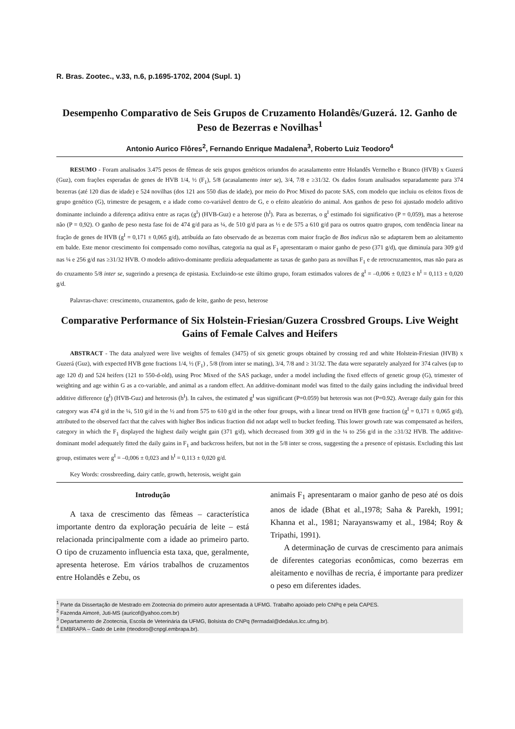R. Bras. Zootec., v.33, n.6, p.1695-1702, 2004 (Supl. 1)
Desempenho Comparativo de Seis Grupos de Cruzamento Holandês/Guzerá. 12. Ganho de Peso de Bezerras e Novilhas<sup>1</sup>
Antonio Aurico Flôres<sup>2</sup>, Fernando Enrique Madalena<sup>3</sup>, Roberto Luiz Teodoro<sup>4</sup>
RESUMO - Foram analisados 3.475 pesos de fêmeas de seis grupos genéticos oriundos do acasalamento entre Holandês Vermelho e Branco (HVB) x Guzerá (Guz), com frações esperadas de genes de HVB 1/4, ½ (F<sub>1</sub>), 5/8 (acasalamento inter se), 3/4, 7/8 e ≥31/32. Os dados foram analisados separadamente para 374 bezerras (até 120 dias de idade) e 524 novilhas (dos 121 aos 550 dias de idade), por meio do Proc Mixed do pacote SAS, com modelo que incluiu os efeitos fixos de grupo genético (G), trimestre de pesagem, e a idade como co-variável dentro de G, e o efeito aleatório do animal. Aos ganhos de peso foi ajustado modelo aditivo dominante incluindo a diferença aditiva entre as raças (g<sup>I</sup>) (HVB-Guz) e a heterose (h<sup>I</sup>). Para as bezerras, o g<sup>I</sup> estimado foi significativo (P = 0,059), mas a heterose não (P = 0,92). O ganho de peso nesta fase foi de 474 g/d para as ¼, de 510 g/d para as ½ e de 575 a 610 g/d para os outros quatro grupos, com tendência linear na fração de genes de HVB (g<sup>I</sup> = 0,171 ± 0,065 g/d), atribuída ao fato observado de as bezerras com maior fração de Bos indicus não se adaptarem bem ao aleitamento em balde. Este menor crescimento foi compensado como novilhas, categoria na qual as F<sub>1</sub> apresentaram o maior ganho de peso (371 g/d), que diminuía para 309 g/d nas ¼ e 256 g/d nas ≥31/32 HVB. O modelo aditivo-dominante predizia adequadamente as taxas de ganho para as novilhas F<sub>1</sub> e de retrocruzamentos, mas não para as do cruzamento 5/8 inter se, sugerindo a presença de epistasia. Excluindo-se este último grupo, foram estimados valores de g<sup>I</sup> = –0,006 ± 0,023 e h<sup>I</sup> = 0,113 ± 0,020 g/d.
Palavras-chave: crescimento, cruzamentos, gado de leite, ganho de peso, heterose
Comparative Performance of Six Holstein-Friesian/Guzera Crossbred Groups. Live Weight Gains of Female Calves and Heifers
ABSTRACT - The data analyzed were live weights of females (3475) of six genetic groups obtained by crossing red and white Holstein-Friesian (HVB) x Guzerá (Guz), with expected HVB gene fractions 1/4, ½ (F<sub>1</sub>) , 5/8 (from inter se mating), 3/4, 7/8 and ≥ 31/32. The data were separately analyzed for 374 calves (up to age 120 d) and 524 heifers (121 to 550-d-old), using Proc Mixed of the SAS package, under a model including the fixed effects of genetic group (G), trimester of weighting and age within G as a co-variable, and animal as a random effect. An additive-dominant model was fitted to the daily gains including the individual breed additive difference (g<sup>I</sup>) (HVB-Guz) and heterosis (h<sup>I</sup>). In calves, the estimated g<sup>I</sup> was significant (P=0.059) but heterosis was not (P=0.92). Average daily gain for this category was 474 g/d in the ¼, 510 g/d in the ½ and from 575 to 610 g/d in the other four groups, with a linear trend on HVB gene fraction (g<sup>I</sup> = 0,171 ± 0,065 g/d), attributed to the observed fact that the calves with higher Bos indicus fraction did not adapt well to bucket feeding. This lower growth rate was compensated as heifers, category in which the F<sub>1</sub> displayed the highest daily weight gain (371 g/d), which decreased from 309 g/d in the ¼ to 256 g/d in the ≥31/32 HVB. The additive-dominant model adequately fitted the daily gains in F<sub>1</sub> and backcross heifers, but not in the 5/8 inter se cross, suggesting the a presence of epistasis. Excluding this last group, estimates were g<sup>I</sup> = –0,006 ± 0,023 and h<sup>I</sup> = 0,113 ± 0,020 g/d.
Key Words: crossbreeding, dairy cattle, growth, heterosis, weight gain
Introdução
A taxa de crescimento das fêmeas – característica importante dentro da exploração pecuária de leite – está relacionada principalmente com a idade ao primeiro parto. O tipo de cruzamento influencia esta taxa, que, geralmente, apresenta heterose. Em vários trabalhos de cruzamentos entre Holandês e Zebu, os
animais F<sub>1</sub> apresentaram o maior ganho de peso até os dois anos de idade (Bhat et al.,1978; Saha & Parekh, 1991; Khanna et al., 1981; Narayanswamy et al., 1984; Roy & Tripathi, 1991).
A determinação de curvas de crescimento para animais de diferentes categorias econômicas, como bezerras em aleitamento e novilhas de recria, é importante para predizer o peso em diferentes idades.
<sup>1</sup> Parte da Dissertação de Mestrado em Zootecnia do primeiro autor apresentada à UFMG. Trabalho apoiado pelo CNPq e pela CAPES.
<sup>2</sup> Fazenda Aimoré, Juti-MS (auricof@yahoo.com.br)
<sup>3</sup> Departamento de Zootecnia, Escola de Veterinária da UFMG, Bolsista do CNPq (fermadal@dedalus.lcc.ufmg.br).
<sup>4</sup> EMBRAPA – Gado de Leite (rteodoro@cnpgl.embrapa.br).